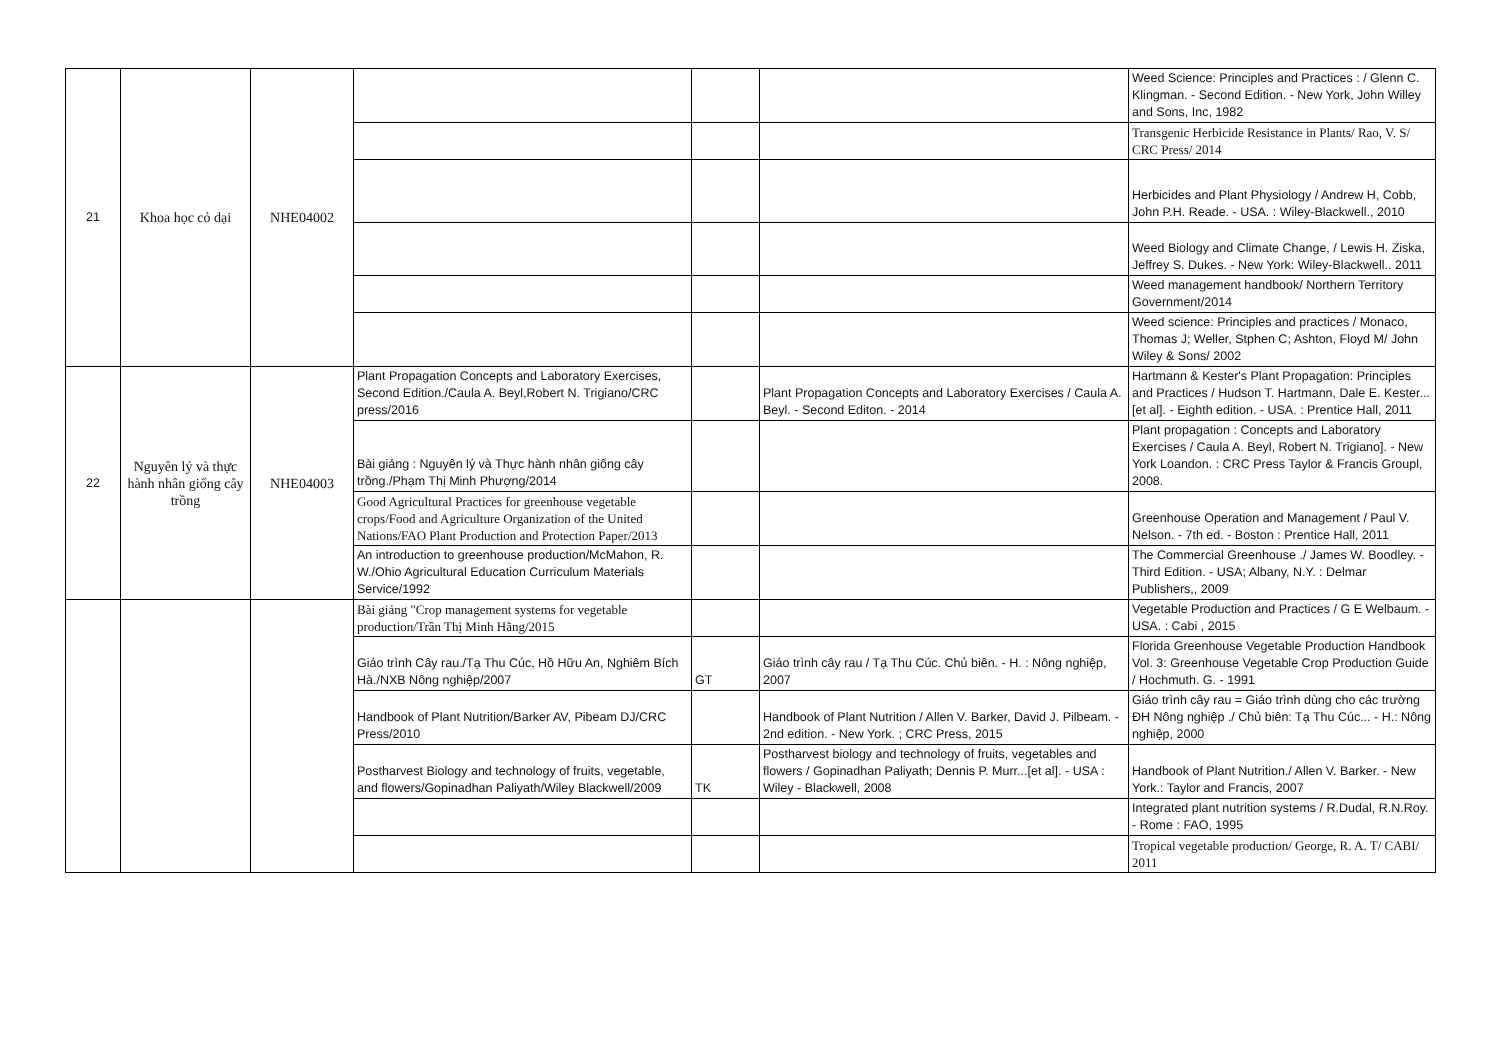| 21 | Khoa học cỏ dại | NHE04002 | | | | Weed Science: Principles and Practices : / Glenn C. Klingman. - Second Edition. - New York, John Willey and Sons, Inc, 1982 |
| | | | | | | Transgenic Herbicide Resistance in Plants/ Rao, V. S/ CRC Press/ 2014 |
| | | | | | | Herbicides and Plant Physiology / Andrew H, Cobb, John P.H. Reade. - USA. : Wiley-Blackwell., 2010 |
| | | | | | | Weed Biology and Climate Change, / Lewis H. Ziska, Jeffrey S. Dukes. - New York: Wiley-Blackwell.. 2011 |
| | | | | | | Weed management handbook/ Northern Territory Government/2014 |
| | | | | | | Weed science: Principles and practices / Monaco, Thomas J; Weller, Stphen C; Ashton, Floyd M/ John Wiley & Sons/ 2002 |
| 22 | Nguyên lý và thực hành nhân giống cây trồng | NHE04003 | Plant Propagation Concepts and Laboratory Exercises, Second Edition./Caula A. Beyl,Robert N. Trigiano/CRC press/2016 | | Plant Propagation Concepts and Laboratory Exercises / Caula A. Beyl. - Second Editon. - 2014 | Hartmann & Kester's Plant Propagation: Principles and Practices / Hudson T. Hartmann, Dale E. Kester...[et al]. - Eighth edition. - USA. : Prentice Hall, 2011 |
| | | | Bài giảng : Nguyên lý và Thực hành nhân giống cây trồng./Phạm Thị Minh Phượng/2014 | | | Plant propagation : Concepts and Laboratory Exercises / Caula A. Beyl, Robert N. Trigiano]. - New York Loandon. : CRC Press Taylor & Francis Groupl, 2008. |
| | | | Good Agricultural Practices for greenhouse vegetable crops/Food and Agriculture Organization of the United Nations/FAO Plant Production and Protection Paper/2013 | | | Greenhouse Operation and Management / Paul V. Nelson. - 7th ed. - Boston : Prentice Hall, 2011 |
| | | | An introduction to greenhouse production/McMahon, R. W./Ohio Agricultural Education Curriculum Materials Service/1992 | | | The Commercial Greenhouse ./ James W. Boodley. - Third Edition. - USA; Albany, N.Y. : Delmar Publishers,, 2009 |
| | | | Bài giảng "Crop management systems for vegetable production/Trần Thị Minh Hằng/2015 | | | Vegetable Production and Practices / G E Welbaum. - USA. : Cabi , 2015 |
| | | | Giáo trình Cây rau./Tạ Thu Cúc, Hồ Hữu An, Nghiêm Bích Hà./NXB Nông nghiệp/2007 | GT | Giáo trình cây rau / Tạ Thu Cúc. Chủ biên. - H. : Nông nghiệp, 2007 | Florida Greenhouse Vegetable Production Handbook Vol. 3: Greenhouse Vegetable Crop Production Guide / Hochmuth. G. - 1991 |
| | | | Handbook of Plant Nutrition/Barker AV, Pibeam DJ/CRC Press/2010 | | Handbook of Plant Nutrition / Allen V. Barker, David J. Pilbeam. - 2nd edition. - New York. ; CRC Press, 2015 | Giáo trình cây rau = Giáo trình dùng cho các trường ĐH Nông nghiệp ./ Chủ biên: Tạ Thu Cúc... - H.: Nông nghiệp, 2000 |
| | | | Postharvest Biology and technology of fruits, vegetable, and flowers/Gopinadhan Paliyath/Wiley Blackwell/2009 | TK | Postharvest biology and technology of fruits, vegetables and flowers / Gopinadhan Paliyath; Dennis P. Murr...[et al]. - USA : Wiley - Blackwell, 2008 | Handbook of Plant Nutrition./ Allen V. Barker. - New York.: Taylor and Francis, 2007 |
| | | | | | | Integrated plant nutrition systems / R.Dudal, R.N.Roy. - Rome : FAO, 1995 |
| | | | | | | Tropical vegetable production/ George, R. A. T/ CABI/ 2011 |